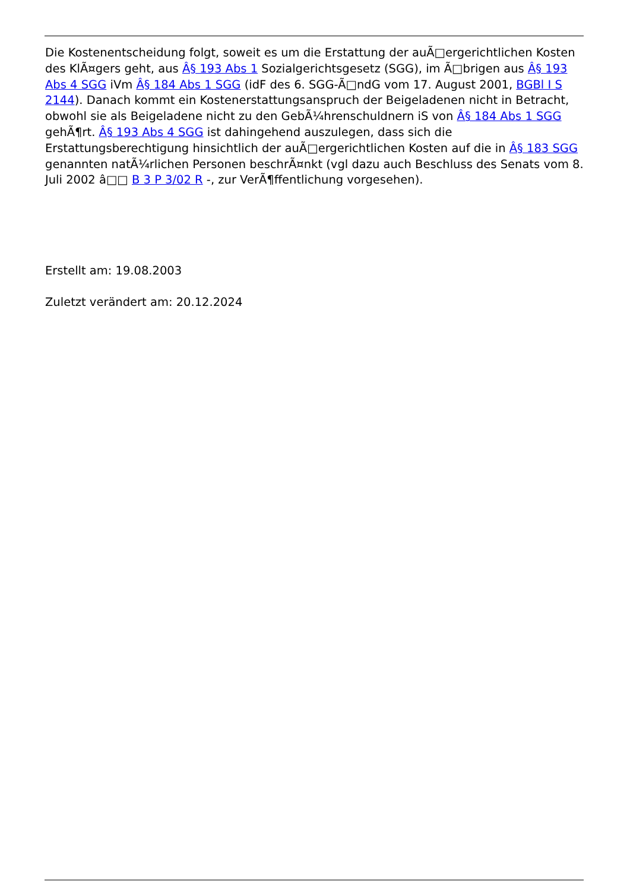Die Kostenentscheidung folgt, soweit es um die Erstattung der auÃ□ergerichtlichen Kosten des KlÃ¤gers geht, aus Â§ 193 Abs 1 Sozialgerichtsgesetz (SGG), im Ã□brigen aus Â§ 193 Abs 4 SGG iVm Â§ 184 Abs 1 SGG (idF des 6. SGG-Ã□ndG vom 17. August 2001, BGBl I S 2144). Danach kommt ein Kostenerstattungsanspruch der Beigeladenen nicht in Betracht, obwohl sie als Beigeladene nicht zu den GebÃ¼hrenschuldnern iS von Â§ 184 Abs 1 SGG gehÃ¶rt. Â§ 193 Abs 4 SGG ist dahingehend auszulegen, dass sich die Erstattungsberechtigung hinsichtlich der auÃ□ergerichtlichen Kosten auf die in Â§ 183 SGG genannten natÃ¼rlichen Personen beschrÃ¤nkt (vgl dazu auch Beschluss des Senats vom 8. Juli 2002 â□□ B 3 P 3/02 R -, zur VerÃ¶ffentlichung vorgesehen).
Erstellt am: 19.08.2003
Zuletzt verändert am: 20.12.2024